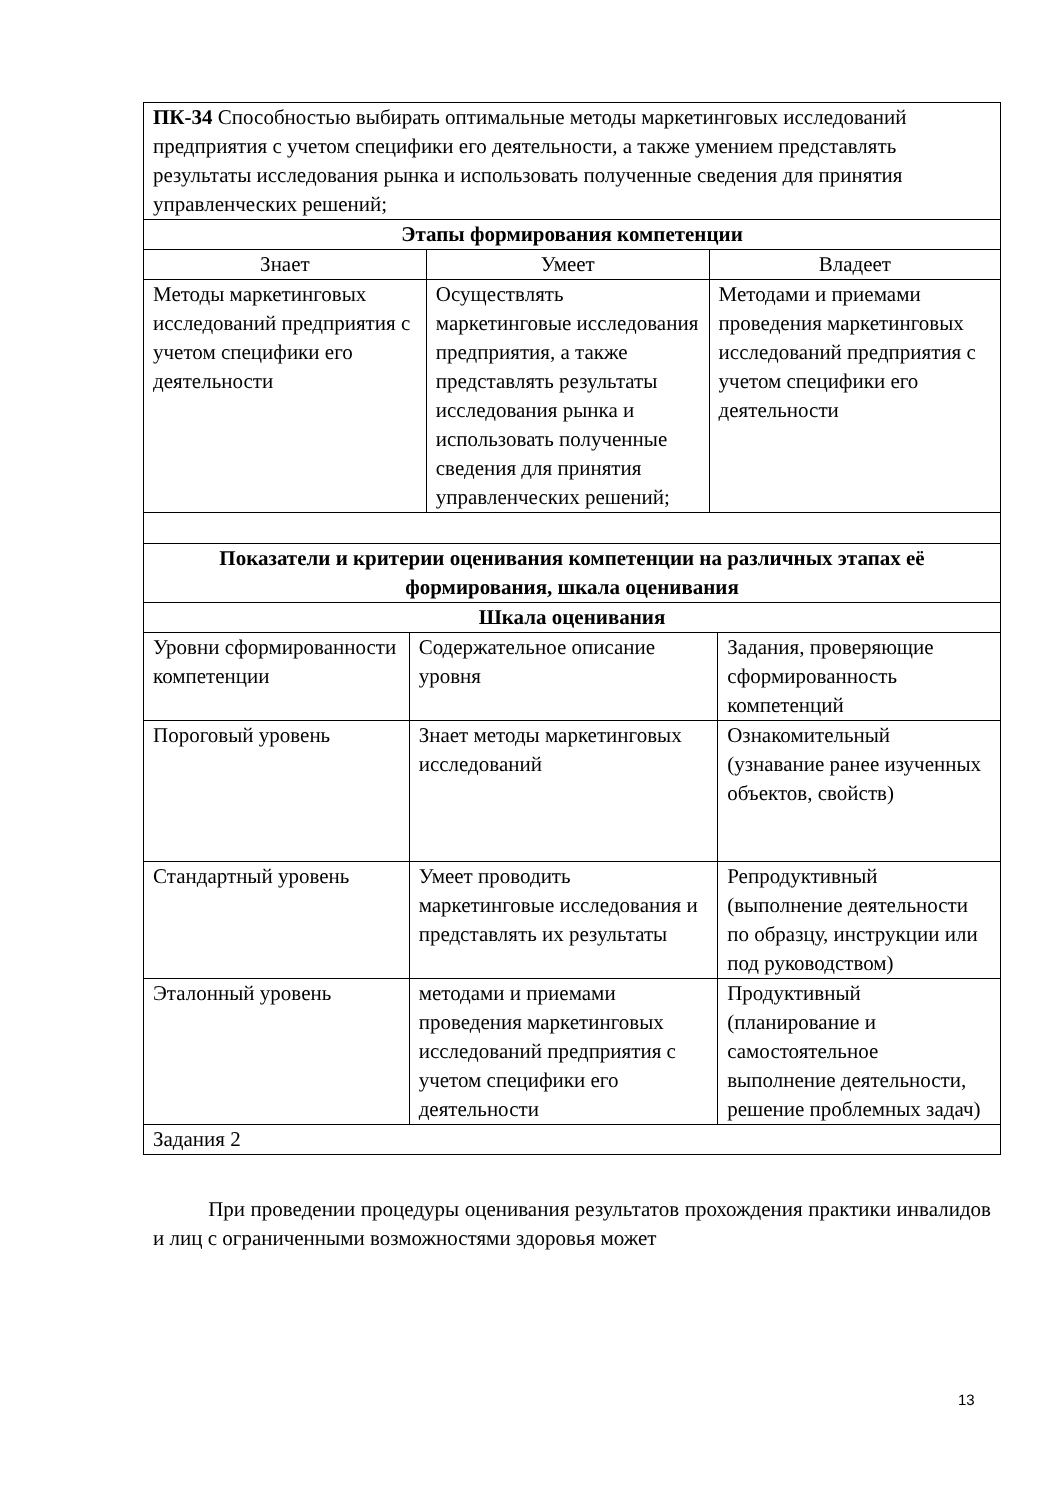| ПК-34 Способностью выбирать оптимальные методы маркетинговых исследований предприятия с учетом специфики его деятельности, а также умением представлять результаты исследования рынка и использовать полученные сведения для принятия управленческих решений; | | |
| Этапы формирования компетенции | | |
| Знает | Умеет | Владеет |
| Методы маркетинговых исследований предприятия с учетом специфики его деятельности | Осуществлять маркетинговые исследования предприятия, а также представлять результаты исследования рынка и использовать полученные сведения для принятия управленческих решений; | Методами и приемами проведения маркетинговых исследований предприятия с учетом специфики его деятельности |
| Показатели и критерии оценивания компетенции на различных этапах её формирования, шкала оценивания | | |
| Шкала оценивания | | |
| Уровни сформированности компетенции | Содержательное описание уровня | Задания, проверяющие сформированность компетенций |
| Пороговый уровень | Знает методы маркетинговых исследований | Ознакомительный (узнавание ранее изученных объектов, свойств) |
| Стандартный уровень | Умеет проводить маркетинговые исследования и представлять их результаты | Репродуктивный (выполнение деятельности по образцу, инструкции или под руководством) |
| Эталонный уровень | методами и приемами проведения маркетинговых исследований предприятия с учетом специфики его деятельности | Продуктивный (планирование и самостоятельное выполнение деятельности, решение проблемных задач) |
| Задания 2 | | |
При проведении процедуры оценивания результатов прохождения практики инвалидов и лиц с ограниченными возможностями здоровья может
13